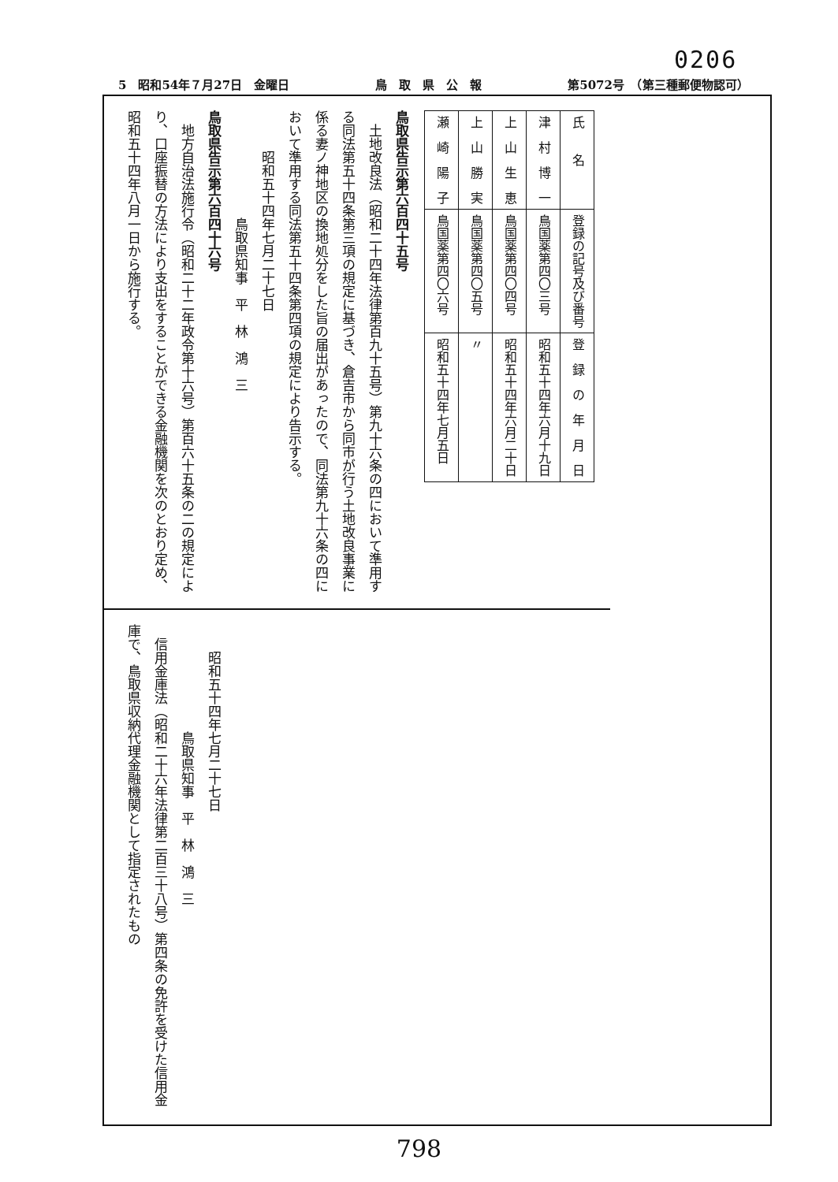0206
5　昭和54年７月27日　金曜日 鳥　取　県　公　報 第5072号　（第三種郵便物認可）
| 氏 名 | 登録の記号及び番号 | 登 録 の 年 月 日 |
| --- | --- | --- |
| 津 村 博 一 | 鳥国薬第四〇三号 | 昭和五十四年六月十九日 |
| 上 山 生 恵 | 鳥国薬第四〇四号 | 昭和五十四年六月二十日 |
| 上 山 勝 実 | 鳥国薬第四〇五号 | 〃 |
| 瀬 崎 陽 子 | 鳥国薬第四〇六号 | 昭和五十四年七月五日 |
鳥取県告示第六百四十五号
土地改良法（昭和二十四年法律第百九十五号）第九十六条の四において準用する同法第五十四条第三項の規定に基づき、倉吉市から同市が行う土地改良事業に係る妻ノ神地区の換地処分をした旨の届出があったので、同法第九十六条の四において準用する同法第五十四条第四項の規定により告示する。
昭和五十四年七月二十七日
鳥取県知事　平　林　鴻　三
鳥取県告示第六百四十六号
地方自治法施行令（昭和二十二年政令第十六号）第百六十五条の二の規定により、口座振替の方法により支出をすることができる金融機関を次のとおり定め、昭和五十四年八月一日から施行する。
昭和五十四年七月二十七日
鳥取県知事　平　林　鴻　三
信用金庫法（昭和二十六年法律第二百三十八号）第四条の免許を受けた信用金庫で、鳥取県収納代理金融機関として指定されたもの
798